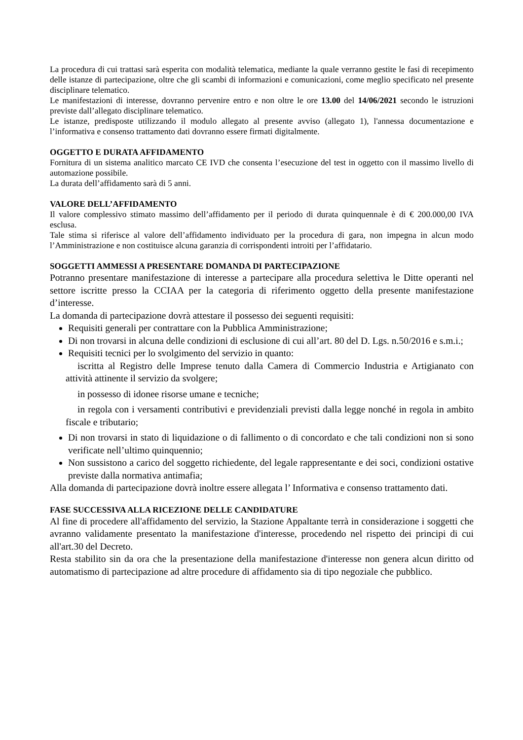La procedura di cui trattasi sarà esperita con modalità telematica, mediante la quale verranno gestite le fasi di recepimento delle istanze di partecipazione, oltre che gli scambi di informazioni e comunicazioni, come meglio specificato nel presente disciplinare telematico.
Le manifestazioni di interesse, dovranno pervenire entro e non oltre le ore 13.00 del 14/06/2021 secondo le istruzioni previste dall’allegato disciplinare telematico.
Le istanze, predisposte utilizzando il modulo allegato al presente avviso (allegato 1), l'annessa documentazione e l’informativa e consenso trattamento dati dovranno essere firmati digitalmente.
OGGETTO E DURATA AFFIDAMENTO
Fornitura di un sistema analitico marcato CE IVD che consenta l’esecuzione del test in oggetto con il massimo livello di automazione possibile.
La durata dell’affidamento sarà di 5 anni.
VALORE DELL’AFFIDAMENTO
Il valore complessivo stimato massimo dell’affidamento per il periodo di durata quinquennale è di € 200.000,00 IVA esclusa.
Tale stima si riferisce al valore dell’affidamento individuato per la procedura di gara, non impegna in alcun modo l’Amministrazione e non costituisce alcuna garanzia di corrispondenti introiti per l’affidatario.
SOGGETTI AMMESSI A PRESENTARE DOMANDA DI PARTECIPAZIONE
Potranno presentare manifestazione di interesse a partecipare alla procedura selettiva le Ditte operanti nel settore iscritte presso la CCIAA per la categoria di riferimento oggetto della presente manifestazione d’interesse.
La domanda di partecipazione dovrà attestare il possesso dei seguenti requisiti:
Requisiti generali per contrattare con la Pubblica Amministrazione;
Di non trovarsi in alcuna delle condizioni di esclusione di cui all’art. 80 del D. Lgs. n.50/2016 e s.m.i.;
Requisiti tecnici per lo svolgimento del servizio in quanto:
iscritta al Registro delle Imprese tenuto dalla Camera di Commercio Industria e Artigianato con attività attinente il servizio da svolgere;
in possesso di idonee risorse umane e tecniche;
in regola con i versamenti contributivi e previdenziali previsti dalla legge nonché in regola in ambito fiscale e tributario;
Di non trovarsi in stato di liquidazione o di fallimento o di concordato e che tali condizioni non si sono verificate nell’ultimo quinquennio;
Non sussistono a carico del soggetto richiedente, del legale rappresentante e dei soci, condizioni ostative previste dalla normativa antimafia;
Alla domanda di partecipazione dovrà inoltre essere allegata l’ Informativa e consenso trattamento dati.
FASE SUCCESSIVA ALLA RICEZIONE DELLE CANDIDATURE
Al fine di procedere all'affidamento del servizio, la Stazione Appaltante terrà in considerazione i soggetti che avranno validamente presentato la manifestazione d'interesse, procedendo nel rispetto dei principi di cui all'art.30 del Decreto.
Resta stabilito sin da ora che la presentazione della manifestazione d'interesse non genera alcun diritto od automatismo di partecipazione ad altre procedure di affidamento sia di tipo negoziale che pubblico.